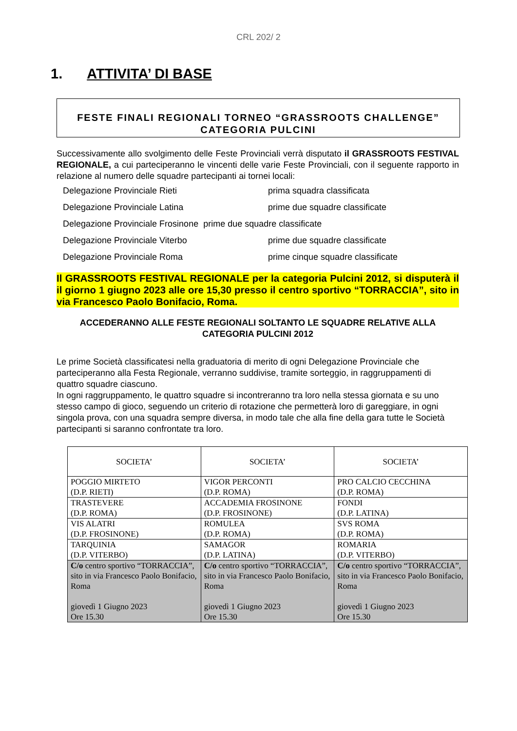CRL 202/ 2
1. ATTIVITA’ DI BASE
FESTE FINALI REGIONALI TORNEO “GRASSROOTS CHALLENGE”
CATEGORIA PULCINI
Successivamente allo svolgimento delle Feste Provinciali verrà disputato il GRASSROOTS FESTIVAL REGIONALE, a cui parteciperanno le vincenti delle varie Feste Provinciali, con il seguente rapporto in relazione al numero delle squadre partecipanti ai tornei locali:
Delegazione Provinciale Rieti prima squadra classificata
Delegazione Provinciale Latina prime due squadre classificate
Delegazione Provinciale Frosinone prime due squadre classificate
Delegazione Provinciale Viterbo prime due squadre classificate
Delegazione Provinciale Roma prime cinque squadre classificate
Il GRASSROOTS FESTIVAL REGIONALE per la categoria Pulcini 2012, si disputerà il il giorno 1 giugno 2023 alle ore 15,30 presso il centro sportivo “TORRACCIA”, sito in via Francesco Paolo Bonifacio, Roma.
ACCEDERANNO ALLE FESTE REGIONALI SOLTANTO LE SQUADRE RELATIVE ALLA CATEGORIA PULCINI 2012
Le prime Società classificatesi nella graduatoria di merito di ogni Delegazione Provinciale che parteciperanno alla Festa Regionale, verranno suddivise, tramite sorteggio, in raggruppamenti di quattro squadre ciascuno.
In ogni raggruppamento, le quattro squadre si incontreranno tra loro nella stessa giornata e su uno stesso campo di gioco, seguendo un criterio di rotazione che permetterà loro di gareggiare, in ogni singola prova, con una squadra sempre diversa, in modo tale che alla fine della gara tutte le Società partecipanti si saranno confrontate tra loro.
| SOCIETA’ | SOCIETA’ | SOCIETA’ |
| --- | --- | --- |
| POGGIO MIRTETO (D.P. RIETI) | VIGOR PERCONTI (D.P. ROMA) | PRO CALCIO CECCHINA (D.P. ROMA) |
| TRASTEVERE (D.P. ROMA) | ACCADEMIA FROSINONE (D.P. FROSINONE) | FONDI (D.P. LATINA) |
| VIS ALATRI (D.P. FROSINONE) | ROMULEA (D.P. ROMA) | SVS ROMA (D.P. ROMA) |
| TARQUINIA (D.P. VITERBO) | SAMAGOR (D.P. LATINA) | ROMARIA (D.P. VITERBO) |
| C/o centro sportivo “TORRACCIA”, sito in via Francesco Paolo Bonifacio, Roma giovedì 1 Giugno 2023 Ore 15.30 | C/o centro sportivo “TORRACCIA”, sito in via Francesco Paolo Bonifacio, Roma giovedì 1 Giugno 2023 Ore 15.30 | C/o centro sportivo “TORRACCIA”, sito in via Francesco Paolo Bonifacio, Roma giovedì 1 Giugno 2023 Ore 15.30 |